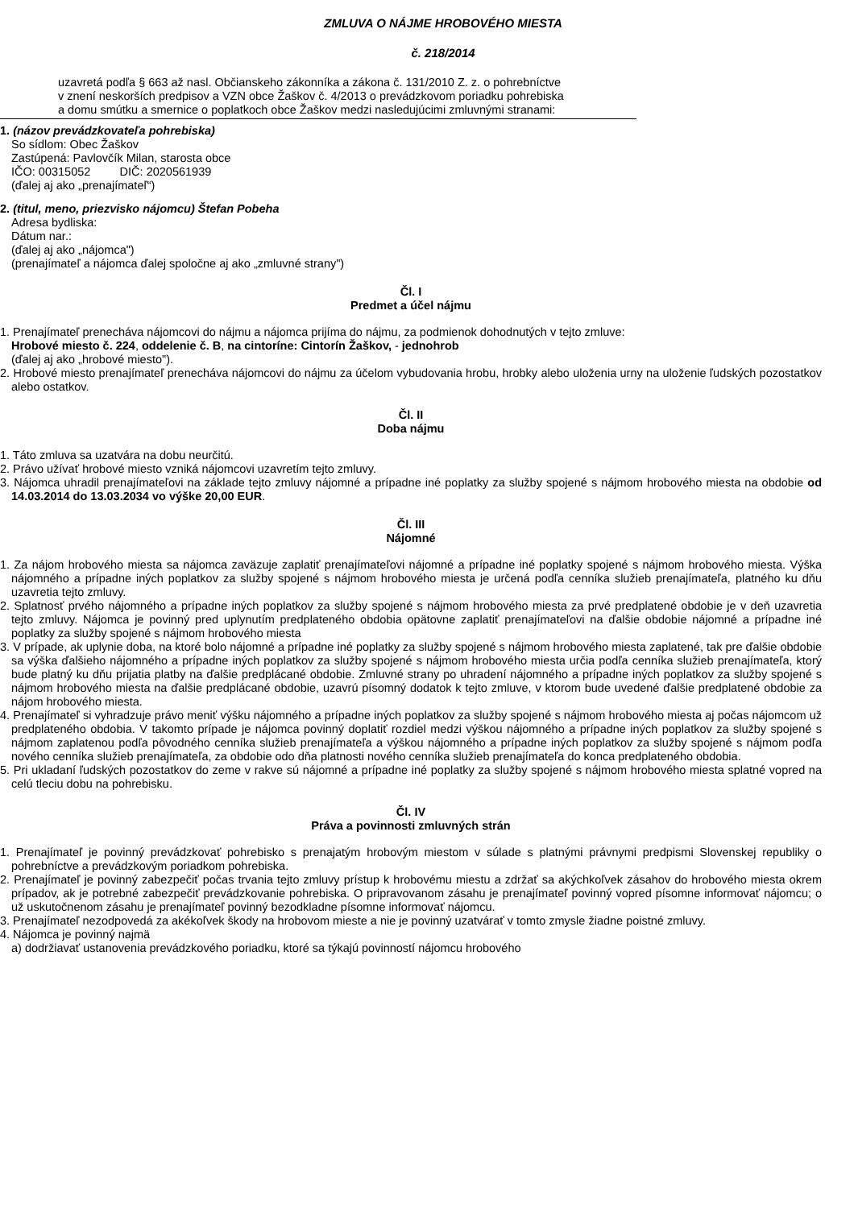ZMLUVA O NÁJME HROBOVÉHO MIESTA
č. 218/2014
uzavretá podľa § 663 až nasl. Občianskeho zákonníka a zákona č. 131/2010 Z. z. o pohrebníctve
v znení neskorších predpisov a VZN obce Žaškov č. 4/2013 o prevádzkovom poriadku pohrebiska
a domu smútku a smernice o poplatkoch obce Žaškov medzi nasledujúcimi zmluvnými stranami:
1. (názov prevádzkovateľa pohrebiska)
So sídlom: Obec Žaškov
Zastúpená: Pavlovčík Milan, starosta obce
IČO: 00315052 DIČ: 2020561939
(ďalej aj ako „prenajímateľ“)
2. (titul, meno, priezvisko nájomcu) Štefan Pobeha
Adresa bydliska:
Dátum nar.:
(ďalej aj ako „nájomca")
(prenajímateľ a nájomca ďalej spoločne aj ako „zmluvné strany")
Čl. I
Predmet a účel nájmu
1. Prenajímateľ prenecháva nájomcovi do nájmu a nájomca prijíma do nájmu, za podmienok dohodnutých v tejto zmluve:
Hrobové miesto č. 224, oddelenie č. B, na cintoríne: Cintorín Žaškov, - jednohrob
(ďalej aj ako „hrobové miesto").
2. Hrobové miesto prenajímateľ prenecháva nájomcovi do nájmu za účelom vybudovania hrobu, hrobky alebo uloženia urny na uloženie ľudských pozostatkov alebo ostatkov.
Čl. II
Doba nájmu
1. Táto zmluva sa uzatvára na dobu neurčitú.
2. Právo užívať hrobové miesto vzniká nájomcovi uzavretím tejto zmluvy.
3. Nájomca uhradil prenajímateľovi na základe tejto zmluvy nájomné a prípadne iné poplatky za služby spojené s nájmom hrobového miesta na obdobie od 14.03.2014 do 13.03.2034 vo výške 20,00 EUR.
Čl. III
Nájomné
1. Za nájom hrobového miesta sa nájomca zaväzuje zaplatiť prenajímateľovi nájomné a prípadne iné poplatky spojené s nájmom hrobového miesta. Výška nájomného a prípadne iných poplatkov za služby spojené s nájmom hrobového miesta je určená podľa cenníka služieb prenajímateľa, platného ku dňu uzavretia tejto zmluvy.
2. Splatnosť prvého nájomného a prípadne iných poplatkov za služby spojené s nájmom hrobového miesta za prvé predplatené obdobie je v deň uzavretia tejto zmluvy. Nájomca je povinný pred uplynutím predplateného obdobia opätovne zaplatiť prenajímateľovi na ďalšie obdobie nájomné a prípadne iné poplatky za služby spojené s nájmom hrobového miesta
3. V prípade, ak uplynie doba, na ktoré bolo nájomné a prípadne iné poplatky za služby spojené s nájmom hrobového miesta zaplatené, tak pre ďalšie obdobie sa výška ďalšieho nájomného a prípadne iných poplatkov za služby spojené s nájmom hrobového miesta určia podľa cenníka služieb prenajímateľa, ktorý bude platný ku dňu prijatia platby na ďalšie predplácané obdobie. Zmluvné strany po uhradení nájomného a prípadne iných poplatkov za služby spojené s nájmom hrobového miesta na ďalšie predplácané obdobie, uzavrú písomný dodatok k tejto zmluve, v ktorom bude uvedené ďalšie predplatené obdobie za nájom hrobového miesta.
4. Prenajímateľ si vyhradzuje právo meniť výšku nájomného a prípadne iných poplatkov za služby spojené s nájmom hrobového miesta aj počas nájomcom už predplateného obdobia. V takomto prípade je nájomca povinný doplatiť rozdiel medzi výškou nájomného a prípadne iných poplatkov za služby spojené s nájmom zaplatenou podľa pôvodného cenníka služieb prenajímateľa a výškou nájomného a prípadne iných poplatkov za služby spojené s nájmom podľa nového cenníka služieb prenajímateľa, za obdobie odo dňa platnosti nového cenníka služieb prenajímateľa do konca predplateného obdobia.
5. Pri ukladaní ľudských pozostatkov do zeme v rakve sú nájomné a prípadne iné poplatky za služby spojené s nájmom hrobového miesta splatné vopred na celú tleciu dobu na pohrebisku.
Čl. IV
Práva a povinnosti zmluvných strán
1. Prenajímateľ je povinný prevádzkovať pohrebisko s prenajatým hrobovým miestom v súlade s platnými právnymi predpismi Slovenskej republiky o pohrebníctve a prevádzkovým poriadkom pohrebiska.
2. Prenajímateľ je povinný zabezpečiť počas trvania tejto zmluvy prístup k hrobovému miestu a zdržať sa akýchkoľvek zásahov do hrobového miesta okrem prípadov, ak je potrebné zabezpečiť prevádzkovanie pohrebiska. O pripravovanom zásahu je prenajímateľ povinný vopred písomne informovať nájomcu; o už uskutočnenom zásahu je prenajímateľ povinný bezodkladne písomne informovať nájomcu.
3. Prenajímateľ nezodpovedá za akékoľvek škody na hrobovom mieste a nie je povinný uzatvárať v tomto zmysle žiadne poistné zmluvy.
4. Nájomca je povinný najmä
a) dodržiavať ustanovenia prevádzkového poriadku, ktoré sa týkajú povinností nájomcu hrobového